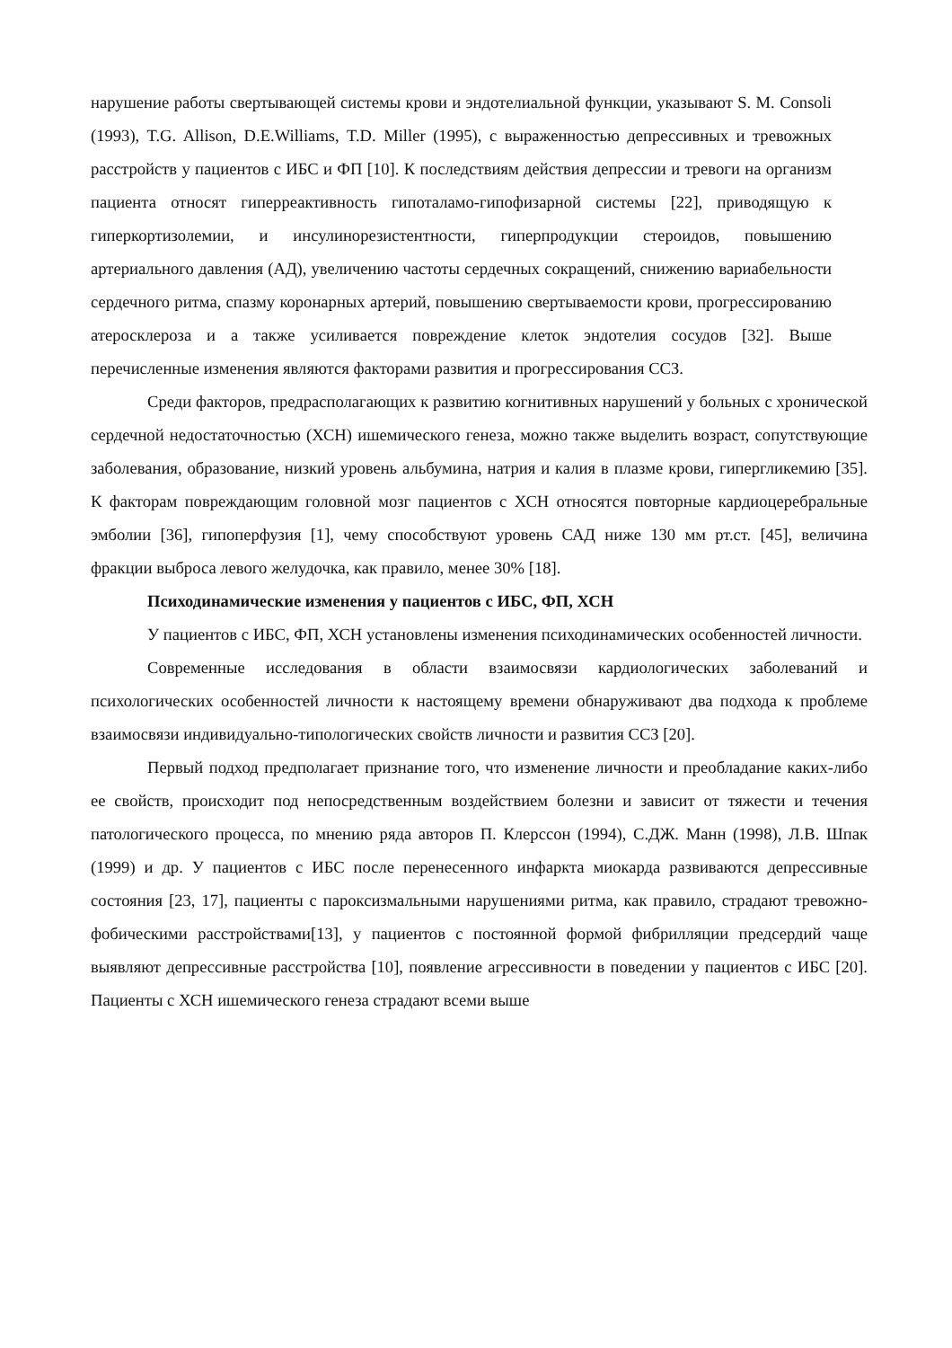нарушение работы свертывающей системы крови и эндотелиальной функции, указывают S. M. Consoli (1993), T.G. Allison, D.E.Williams, T.D. Miller (1995), с выраженностью депрессивных и тревожных расстройств у пациентов с ИБС и ФП [10]. К последствиям действия депрессии и тревоги на организм пациента относят гиперреактивность гипоталамо-гипофизарной системы [22], приводящую к гиперкортизолемии, и инсулинорезистентности, гиперпродукции стероидов, повышению артериального давления (АД), увеличению частоты сердечных сокращений, снижению вариабельности сердечного ритма, спазму коронарных артерий, повышению свертываемости крови, прогрессированию атеросклероза и а также усиливается повреждение клеток эндотелия сосудов [32]. Выше перечисленные изменения являются факторами развития и прогрессирования ССЗ.
Среди факторов, предрасполагающих к развитию когнитивных нарушений у больных с хронической сердечной недостаточностью (ХСН) ишемического генеза, можно также выделить возраст, сопутствующие заболевания, образование, низкий уровень альбумина, натрия и калия в плазме крови, гипергликемию [35]. К факторам повреждающим головной мозг пациентов с ХСН относятся повторные кардиоцеребральные эмболии [36], гипоперфузия [1], чему способствуют уровень САД ниже 130 мм рт.ст. [45], величина фракции выброса левого желудочка, как правило, менее 30% [18].
Психодинамические изменения у пациентов с ИБС, ФП, ХСН
У пациентов с ИБС, ФП, ХСН установлены изменения психодинамических особенностей личности.
Современные исследования в области взаимосвязи кардиологических заболеваний и психологических особенностей личности к настоящему времени обнаруживают два подхода к проблеме взаимосвязи индивидуально-типологических свойств личности и развития ССЗ [20].
Первый подход предполагает признание того, что изменение личности и преобладание каких-либо ее свойств, происходит под непосредственным воздействием болезни и зависит от тяжести и течения патологического процесса, по мнению ряда авторов П. Клерссон (1994), С.ДЖ. Манн (1998), Л.В. Шпак (1999) и др. У пациентов с ИБС после перенесенного инфаркта миокарда развиваются депрессивные состояния [23, 17], пациенты с пароксизмальными нарушениями ритма, как правило, страдают тревожно-фобическими расстройствами[13], у пациентов с постоянной формой фибрилляции предсердий чаще выявляют депрессивные расстройства [10], появление агрессивности в поведении у пациентов с ИБС [20]. Пациенты с ХСН ишемического генеза страдают всеми выше